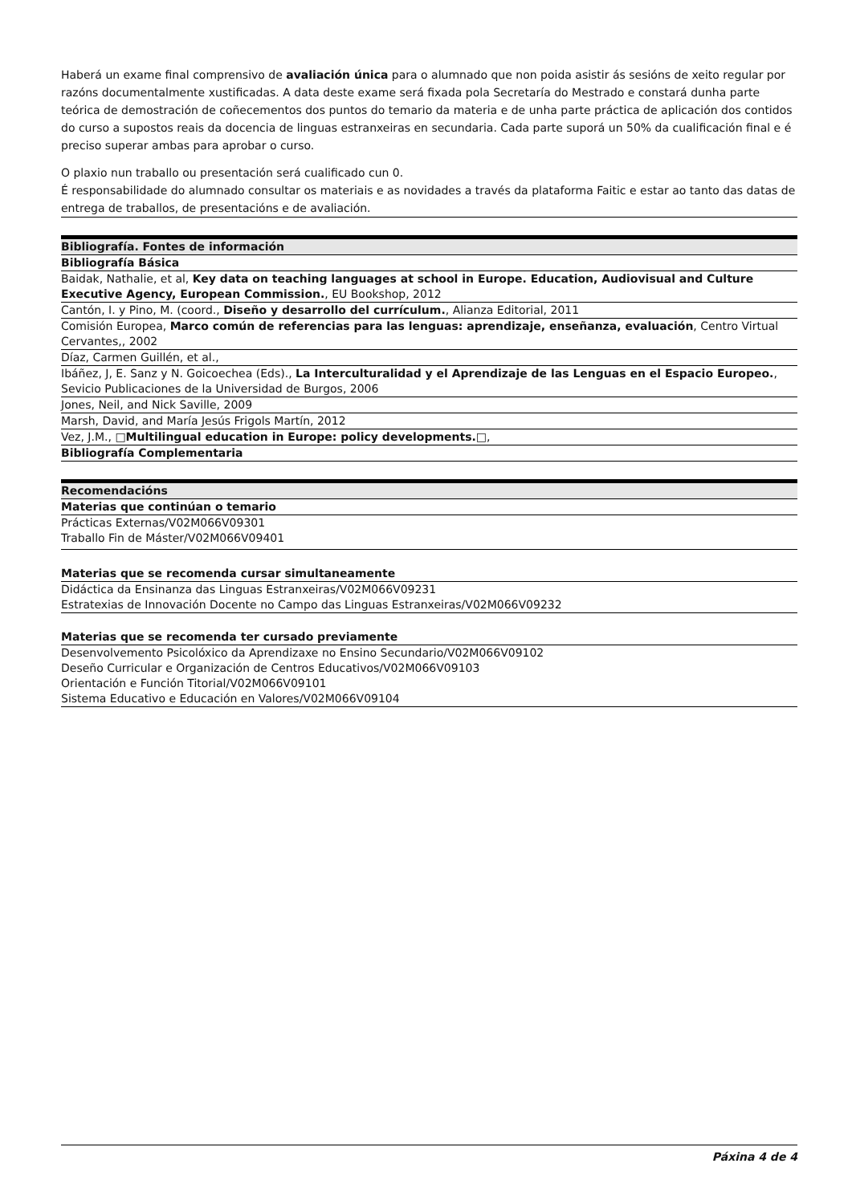Haberá un exame final comprensivo de avaliación única para o alumnado que non poida asistir ás sesións de xeito regular por razóns documentalmente xustificadas. A data deste exame será fixada pola Secretaría do Mestrado e constará dunha parte teórica de demostración de coñecementos dos puntos do temario da materia e de unha parte práctica de aplicación dos contidos do curso a supostos reais da docencia de linguas estranxeiras en secundaria. Cada parte suporá un 50% da cualificación final e é preciso superar ambas para aprobar o curso.
O plaxio nun traballo ou presentación será cualificado cun 0.
É responsabilidade do alumnado consultar os materiais e as novidades a través da plataforma Faitic e estar ao tanto das datas de entrega de traballos, de presentacións e de avaliación.
| Bibliografía. Fontes de información |
| --- |
| Bibliografía Básica |
| Baidak, Nathalie, et al, Key data on teaching languages at school in Europe. Education, Audiovisual and Culture Executive Agency, European Commission. , EU Bookshop, 2012 |
| Cantón, I. y Pino, M. (coord., Diseño y desarrollo del currículum. , Alianza Editorial, 2011 |
| Comisión Europea, Marco común de referencias para las lenguas: aprendizaje, enseñanza, evaluación , Centro Virtual Cervantes,, 2002 |
| Díaz, Carmen Guillén, et al., |
| Ibáñez, J, E. Sanz y N. Goicoechea (Eds)., La Interculturalidad y el Aprendizaje de las Lenguas en el Espacio Europeo. , Sevicio Publicaciones de la Universidad de Burgos, 2006 |
| Jones, Neil, and Nick Saville, 2009 |
| Marsh, David, and María Jesús Frigols Martín, 2012 |
| Vez, J.M., □Multilingual education in Europe: policy developments.□ , |
| Bibliografía Complementaria |
| Recomendacións |
| --- |
| Materias que continúan o temario |
| Prácticas Externas/V02M066V09301 Traballo Fin de Máster/V02M066V09401 |
| Materias que se recomenda cursar simultaneamente |
| Didáctica da Ensinanza das Linguas Estranxeiras/V02M066V09231 Estratexias de Innovación Docente no Campo das Linguas Estranxeiras/V02M066V09232 |
| Materias que se recomenda ter cursado previamente |
| Desenvolvemento Psicolóxico da Aprendizaxe no Ensino Secundario/V02M066V09102 Deseño Curricular e Organización de Centros Educativos/V02M066V09103 Orientación e Función Titorial/V02M066V09101 Sistema Educativo e Educación en Valores/V02M066V09104 |
Páxina 4 de 4